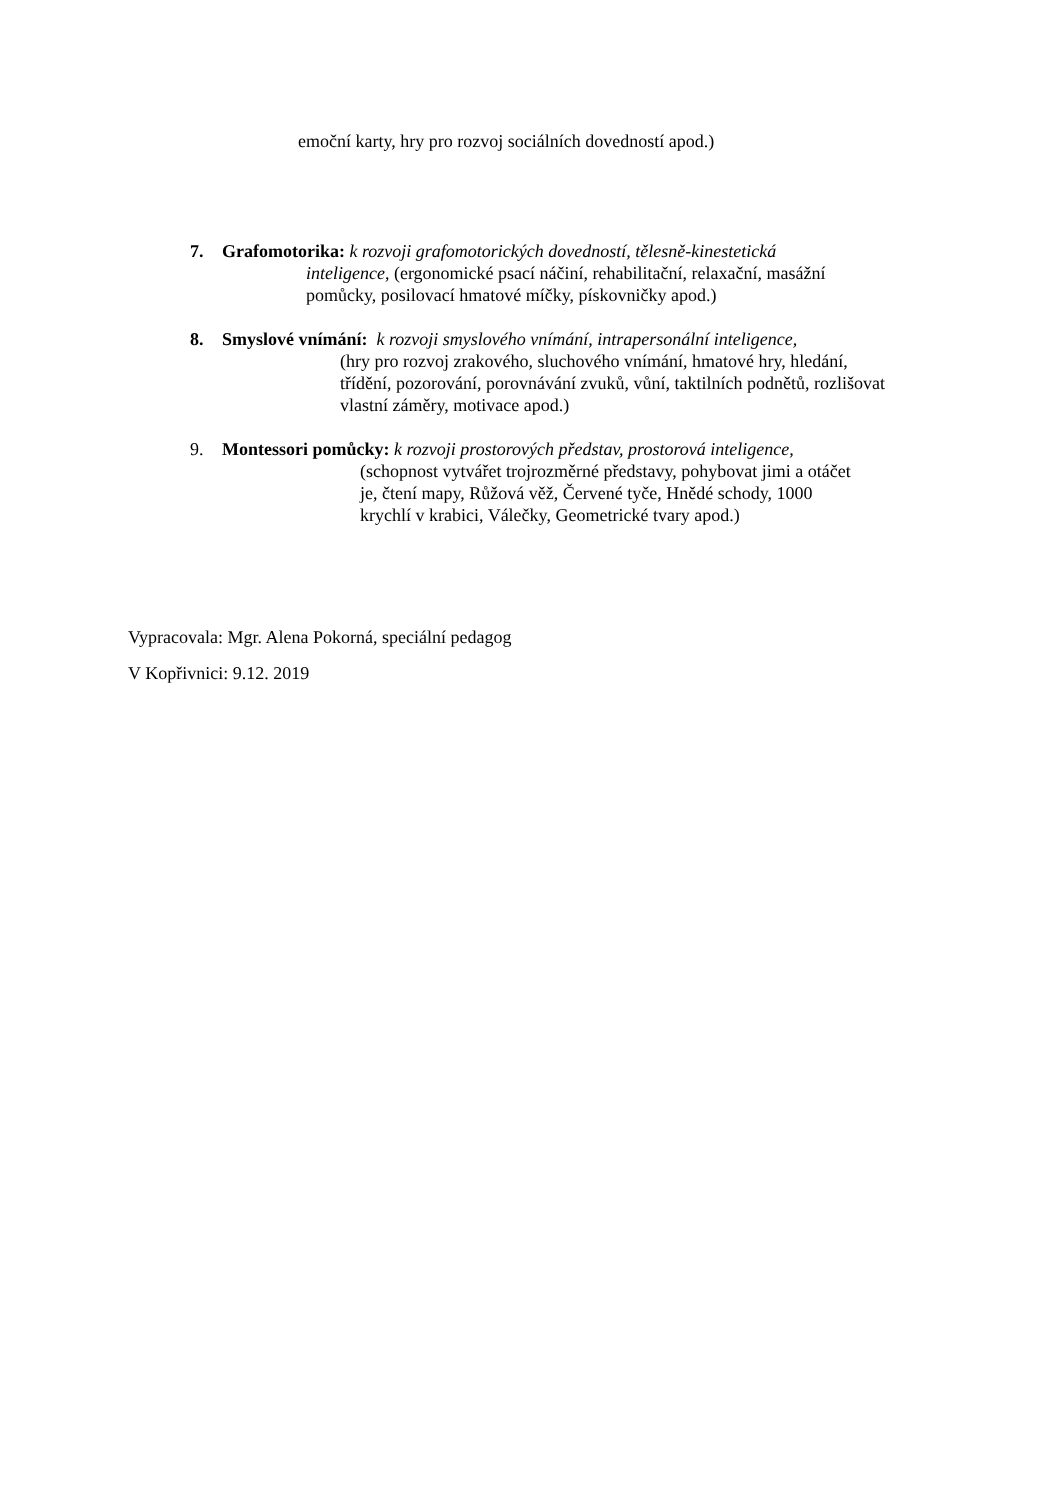emoční karty, hry pro rozvoj sociálních dovedností apod.)
7. Grafomotorika: k rozvoji grafomotorických dovedností, tělesně-kinestetická
inteligence, (ergonomické psací náčiní, rehabilitační, relaxační, masážní pomůcky, posilovací hmatové míčky, pískovničky apod.)
8. Smyslové vnímání: k rozvoji smyslového vnímání, intrapersonální inteligence,
(hry pro rozvoj zrakového, sluchového vnímání, hmatové hry, hledání, třídění, pozorování, porovnávání zvuků, vůní, taktilních podnětů, rozlišovat vlastní záměry, motivace apod.)
9. Montessori pomůcky: k rozvoji prostorových představ, prostorová inteligence,
(schopnost vytvářet trojrozměrné představy, pohybovat jimi a otáčet je, čtení mapy, Růžová věž, Červené tyče, Hnědé schody, 1000 krychlí v krabici, Válečky, Geometrické tvary apod.)
Vypracovala: Mgr. Alena Pokorná, speciální pedagog
V Kopřivnici: 9.12. 2019